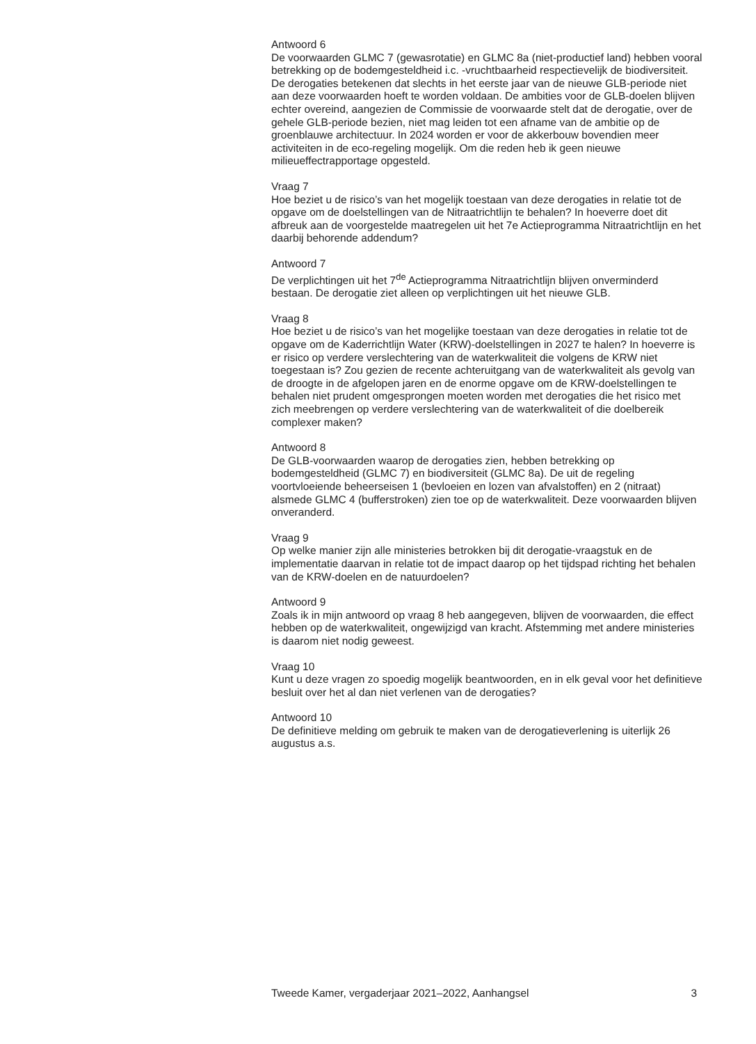Antwoord 6
De voorwaarden GLMC 7 (gewasrotatie) en GLMC 8a (niet-productief land) hebben vooral betrekking op de bodemgesteldheid i.c. -vruchtbaarheid respectievelijk de biodiversiteit. De derogaties betekenen dat slechts in het eerste jaar van de nieuwe GLB-periode niet aan deze voorwaarden hoeft te worden voldaan. De ambities voor de GLB-doelen blijven echter overeind, aangezien de Commissie de voorwaarde stelt dat de derogatie, over de gehele GLB-periode bezien, niet mag leiden tot een afname van de ambitie op de groenblauwe architectuur. In 2024 worden er voor de akkerbouw bovendien meer activiteiten in de eco-regeling mogelijk. Om die reden heb ik geen nieuwe milieueffectrapportage opgesteld.
Vraag 7
Hoe beziet u de risico’s van het mogelijk toestaan van deze derogaties in relatie tot de opgave om de doelstellingen van de Nitraatrichtlijn te behalen? In hoeverre doet dit afbreuk aan de voorgestelde maatregelen uit het 7e Actieprogramma Nitraatrichtlijn en het daarbij behorende addendum?
Antwoord 7
De verplichtingen uit het 7<sup>de</sup> Actieprogramma Nitraatrichtlijn blijven onverminderd bestaan. De derogatie ziet alleen op verplichtingen uit het nieuwe GLB.
Vraag 8
Hoe beziet u de risico’s van het mogelijke toestaan van deze derogaties in relatie tot de opgave om de Kaderrichtlijn Water (KRW)-doelstellingen in 2027 te halen? In hoeverre is er risico op verdere verslechtering van de waterkwaliteit die volgens de KRW niet toegestaan is? Zou gezien de recente achteruitgang van de waterkwaliteit als gevolg van de droogte in de afgelopen jaren en de enorme opgave om de KRW-doelstellingen te behalen niet prudent omgesprongen moeten worden met derogaties die het risico met zich meebrengen op verdere verslechtering van de waterkwaliteit of die doelbereik complexer maken?
Antwoord 8
De GLB-voorwaarden waarop de derogaties zien, hebben betrekking op bodemgesteldheid (GLMC 7) en biodiversiteit (GLMC 8a). De uit de regeling voortvloeiende beheerseisen 1 (bevloeien en lozen van afvalstoffen) en 2 (nitraat) alsmede GLMC 4 (bufferstroken) zien toe op de waterkwaliteit. Deze voorwaarden blijven onveranderd.
Vraag 9
Op welke manier zijn alle ministeries betrokken bij dit derogatie-vraagstuk en de implementatie daarvan in relatie tot de impact daarop op het tijdspad richting het behalen van de KRW-doelen en de natuurdoelen?
Antwoord 9
Zoals ik in mijn antwoord op vraag 8 heb aangegeven, blijven de voorwaarden, die effect hebben op de waterkwaliteit, ongewijzigd van kracht. Afstemming met andere ministeries is daarom niet nodig geweest.
Vraag 10
Kunt u deze vragen zo spoedig mogelijk beantwoorden, en in elk geval voor het definitieve besluit over het al dan niet verlenen van de derogaties?
Antwoord 10
De definitieve melding om gebruik te maken van de derogatieverlening is uiterlijk 26 augustus a.s.
Tweede Kamer, vergaderjaar 2021–2022, Aanhangsel 3